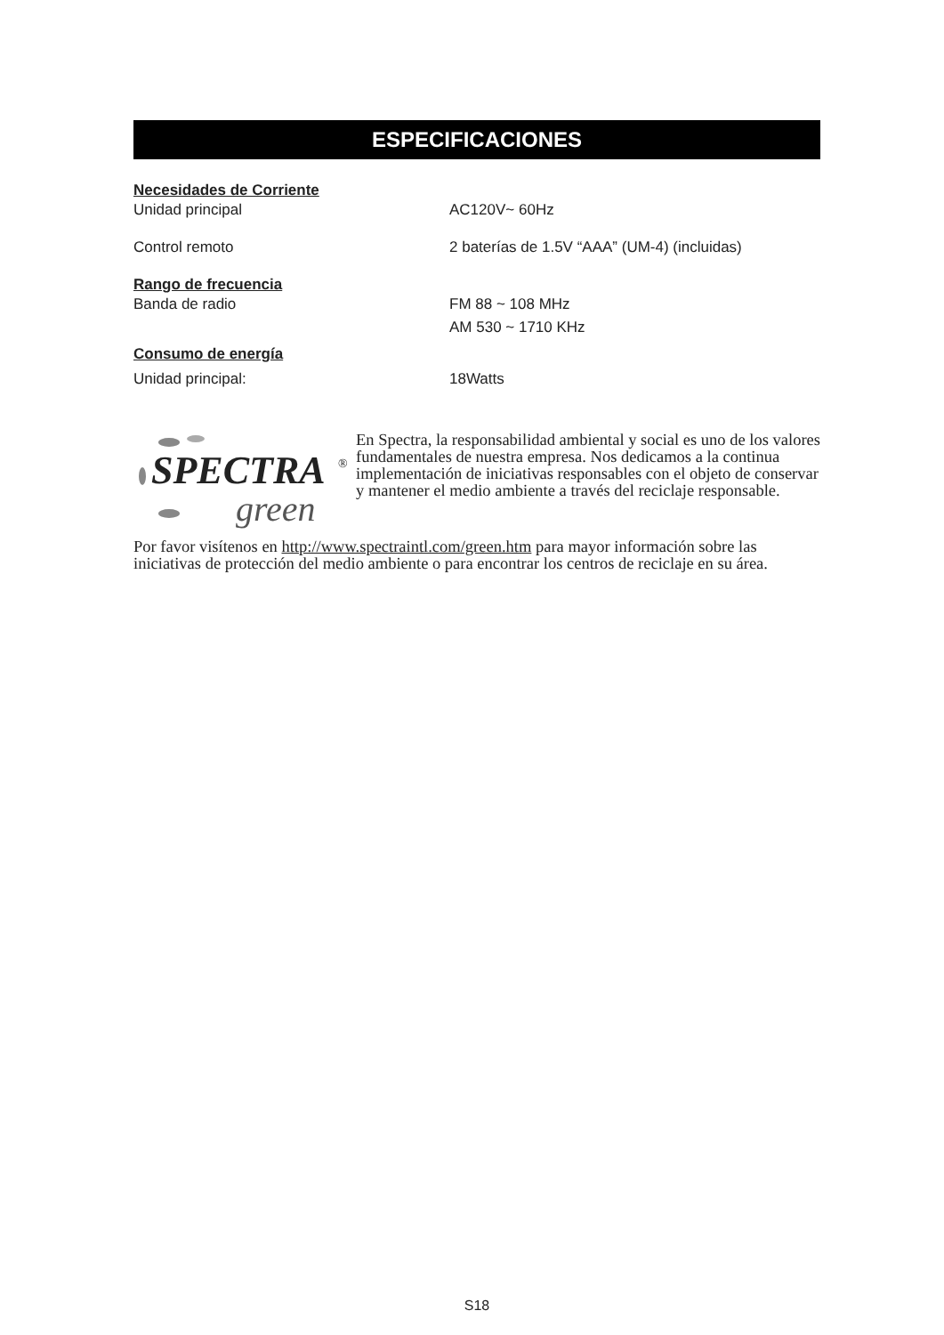ESPECIFICACIONES
| Necesidades de Corriente | |
| Unidad principal | AC120V~ 60Hz |
| Control remoto | 2 baterías de 1.5V “AAA” (UM-4) (incluidas) |
| Rango de frecuencia | |
| Banda de radio | FM 88 ~ 108 MHz |
| | AM 530 ~ 1710 KHz |
| Consumo de energía | |
| Unidad principal: | 18Watts |
SPECTRA
®
green
En Spectra, la responsabilidad ambiental y social es uno de los valores fundamentales de nuestra empresa. Nos dedicamos a la continua implementación de iniciativas responsables con el objeto de conservar y mantener el medio ambiente a través del reciclaje responsable.
Por favor visítenos en http://www.spectraintl.com/green.htm para mayor información sobre las iniciativas de protección del medio ambiente o para encontrar los centros de reciclaje en su área.
S18